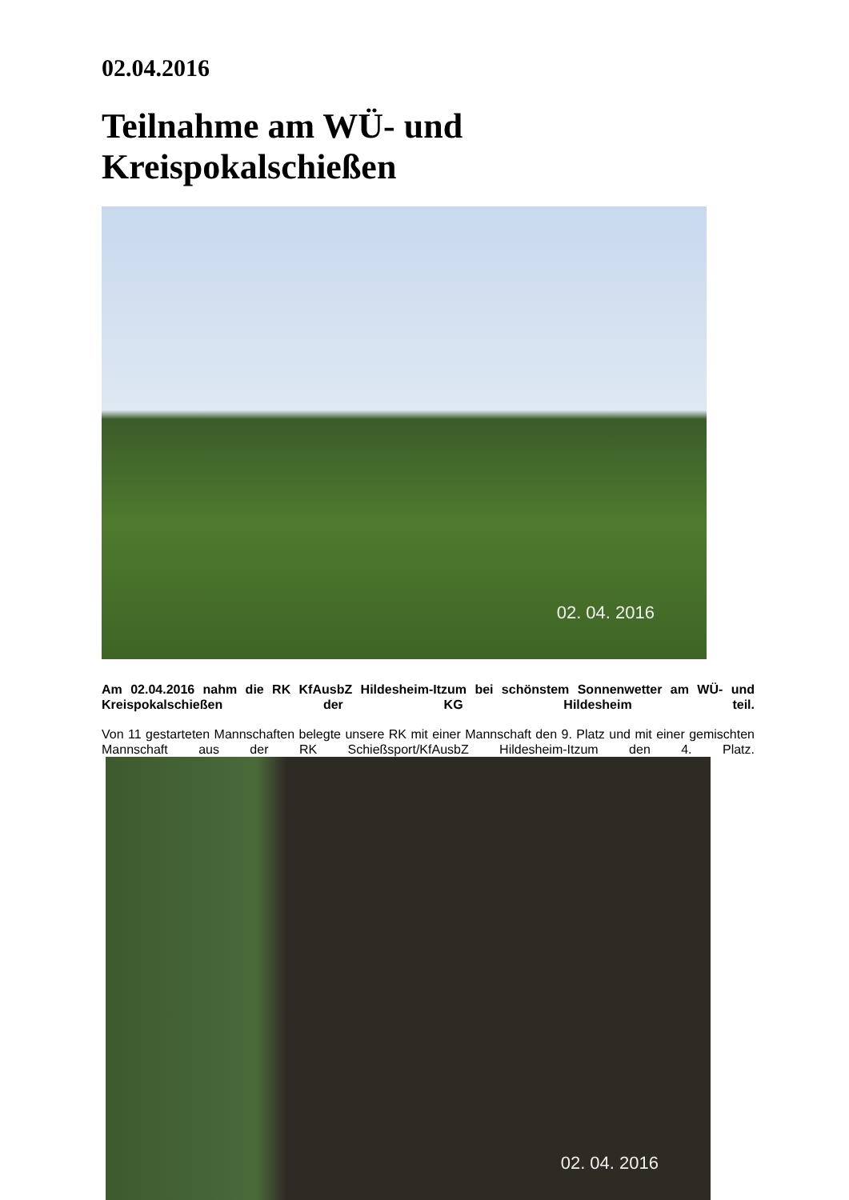02.04.2016
Teilnahme am WÜ- und Kreispokalschießen
02. 04. 2016
Am 02.04.2016 nahm die RK KfAusbZ Hildesheim-Itzum bei schönstem Sonnenwetter am WÜ- und Kreispokalschießen der KG Hildesheim teil.
Von 11 gestarteten Mannschaften belegte unsere RK mit einer Mannschaft den 9. Platz und mit einer gemischten Mannschaft aus der RK Schießsport/KfAusbZ Hildesheim-Itzum den 4. Platz.
02. 04. 2016